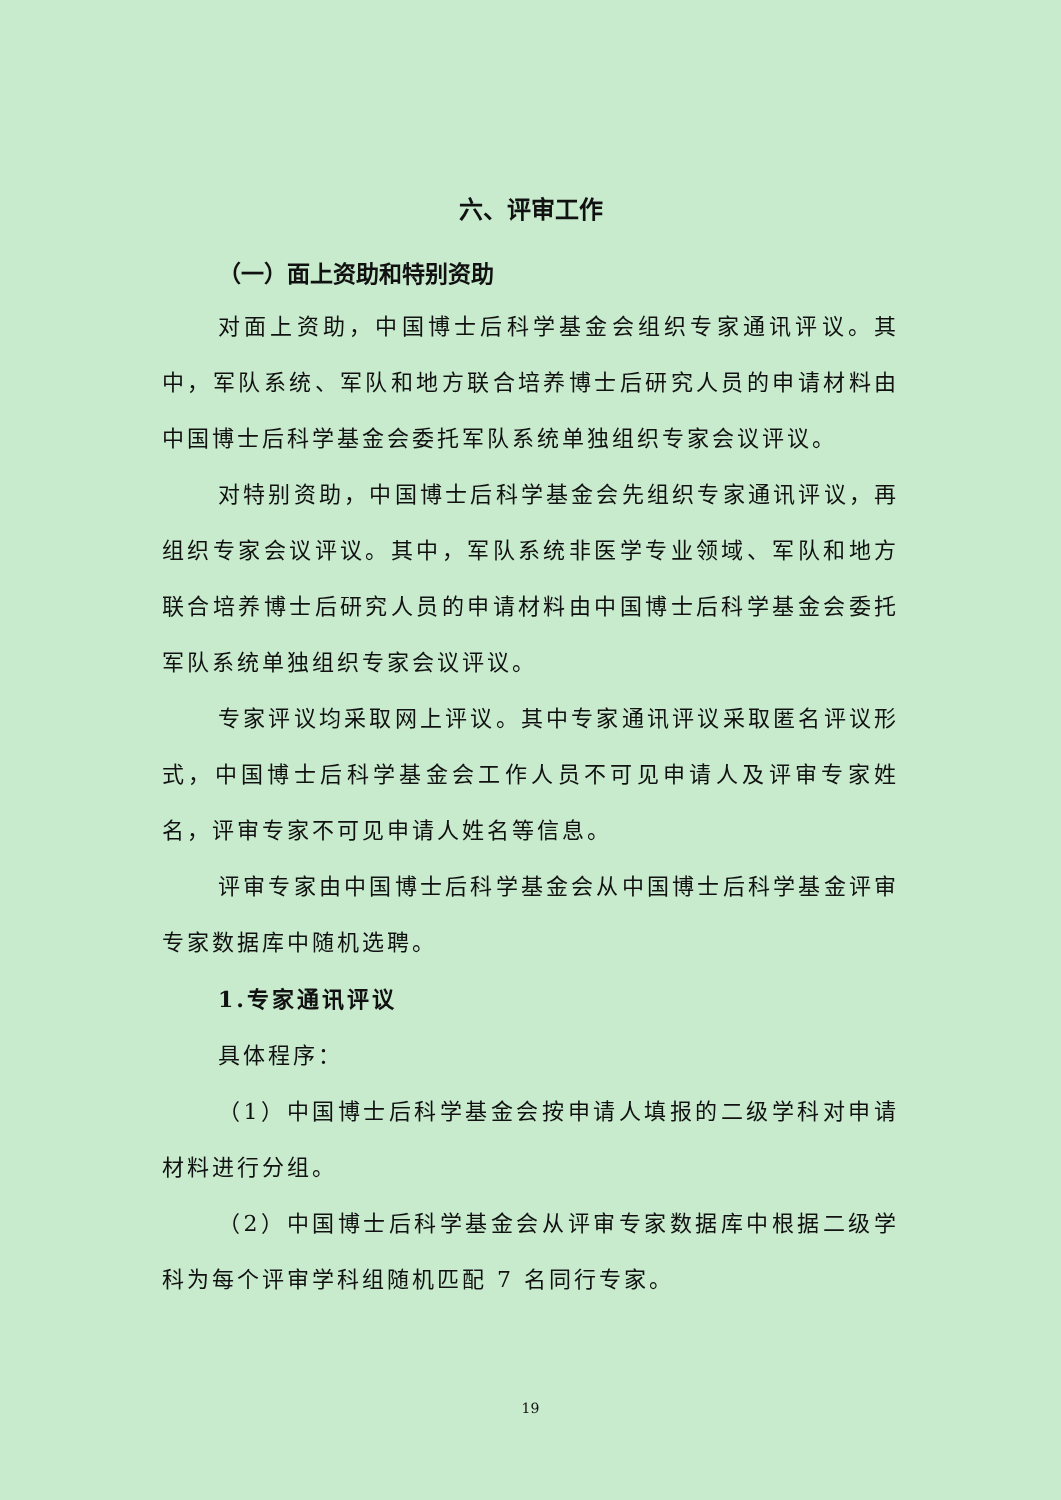六、评审工作
（一）面上资助和特别资助
对面上资助，中国博士后科学基金会组织专家通讯评议。其中，军队系统、军队和地方联合培养博士后研究人员的申请材料由中国博士后科学基金会委托军队系统单独组织专家会议评议。
对特别资助，中国博士后科学基金会先组织专家通讯评议，再组织专家会议评议。其中，军队系统非医学专业领域、军队和地方联合培养博士后研究人员的申请材料由中国博士后科学基金会委托军队系统单独组织专家会议评议。
专家评议均采取网上评议。其中专家通讯评议采取匿名评议形式，中国博士后科学基金会工作人员不可见申请人及评审专家姓名，评审专家不可见申请人姓名等信息。
评审专家由中国博士后科学基金会从中国博士后科学基金评审专家数据库中随机选聘。
1.专家通讯评议
具体程序：
（1）中国博士后科学基金会按申请人填报的二级学科对申请材料进行分组。
（2）中国博士后科学基金会从评审专家数据库中根据二级学科为每个评审学科组随机匹配 7 名同行专家。
19